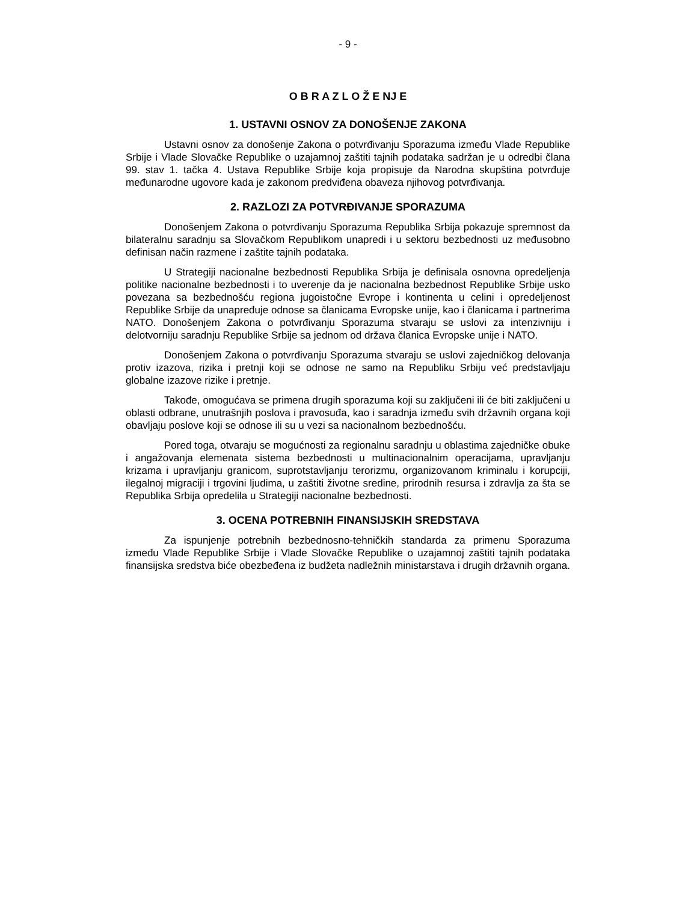- 9 -
O B R A Z L O Ž E NJ E
1. USTAVNI OSNOV ZA DONOŠENJE ZAKONA
Ustavni osnov za donošenje Zakona o potvrđivanju Sporazuma između Vlade Republike Srbije i Vlade Slovačke Republike o uzajamnoj zaštiti tajnih podataka sadržan je u odredbi člana 99. stav 1. tačka 4. Ustava Republike Srbije koja propisuje da Narodna skupština potvrđuje međunarodne ugovore kada je zakonom predviđena obaveza njihovog potvrđivanja.
2. RAZLOZI ZA POTVRĐIVANJE SPORAZUMA
Donošenjem Zakona o potvrđivanju Sporazuma Republika Srbija pokazuje spremnost da bilateralnu saradnju sa Slovačkom Republikom unapredi i u sektoru bezbednosti uz međusobno definisan način razmene i zaštite tajnih podataka.
U Strategiji nacionalne bezbednosti Republika Srbija je definisala osnovna opredeljenja politike nacionalne bezbednosti i to uverenje da je nacionalna bezbednost Republike Srbije usko povezana sa bezbednošću regiona jugoistočne Evrope i kontinenta u celini i opredeljenost Republike Srbije da unapređuje odnose sa članicama Evropske unije, kao i članicama i partnerima NATO. Donošenjem Zakona o potvrđivanju Sporazuma stvaraju se uslovi za intenzivniju i delotvorniju saradnju Republike Srbije sa jednom od država članica Evropske unije i NATO.
Donošenjem Zakona o potvrđivanju Sporazuma stvaraju se uslovi zajedničkog delovanja protiv izazova, rizika i pretnji koji se odnose ne samo na Republiku Srbiju već predstavljaju globalne izazove rizike i pretnje.
Takođe, omogućava se primena drugih sporazuma koji su zaključeni ili će biti zaključeni u oblasti odbrane, unutrašnjih poslova i pravosuđa, kao i saradnja između svih državnih organa koji obavljaju poslove koji se odnose ili su u vezi sa nacionalnom bezbednošću.
Pored toga, otvaraju se mogućnosti za regionalnu saradnju u oblastima zajedničke obuke i angažovanja elemenata sistema bezbednosti u multinacionalnim operacijama, upravljanju krizama i upravljanju granicom, suprotstavljanju terorizmu, organizovanom kriminalu i korupciji, ilegalnoj migraciji i trgovini ljudima, u zaštiti životne sredine, prirodnih resursa i zdravlja za šta se Republika Srbija opredelila u Strategiji nacionalne bezbednosti.
3. OCENA POTREBNIH FINANSIJSKIH SREDSTAVA
Za ispunjenje potrebnih bezbednosno-tehničkih standarda za primenu Sporazuma između Vlade Republike Srbije i Vlade Slovačke Republike o uzajamnoj zaštiti tajnih podataka finansijska sredstva biće obezbeđena iz budžeta nadležnih ministarstava i drugih državnih organa.